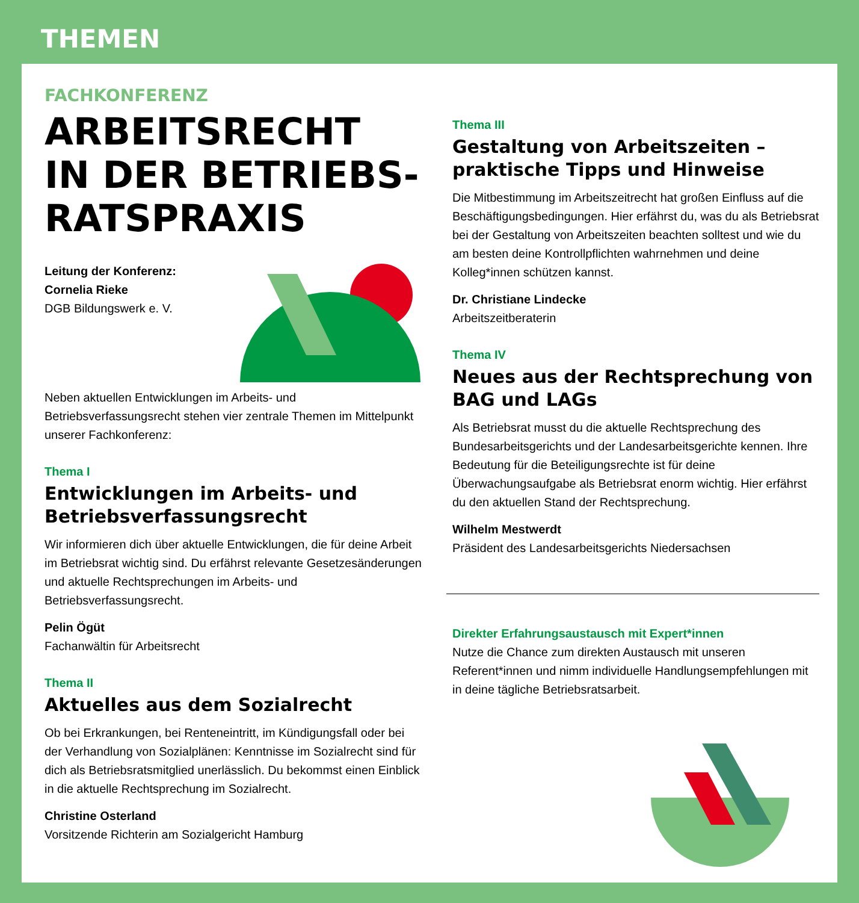THEMEN
FACHKONFERENZ
ARBEITSRECHT
IN DER BETRIEBS-
RATSPRAXIS
Leitung der Konferenz:
Cornelia Rieke
DGB Bildungswerk e. V.
Neben aktuellen Entwicklungen im Arbeits- und Betriebsverfassungsrecht stehen vier zentrale Themen im Mittelpunkt unserer Fachkonferenz:
Thema I
Entwicklungen im Arbeits- und Betriebsverfassungsrecht
Wir informieren dich über aktuelle Entwicklungen, die für deine Arbeit im Betriebsrat wichtig sind. Du erfährst relevante Gesetzesänderungen und aktuelle Rechtsprechungen im Arbeits- und Betriebsverfassungsrecht.
Pelin Ögüt
Fachanwältin für Arbeitsrecht
Thema II
Aktuelles aus dem Sozialrecht
Ob bei Erkrankungen, bei Renteneintritt, im Kündigungsfall oder bei der Verhandlung von Sozialplänen: Kenntnisse im Sozialrecht sind für dich als Betriebsratsmitglied unerlässlich. Du bekommst einen Einblick in die aktuelle Rechtsprechung im Sozialrecht.
Christine Osterland
Vorsitzende Richterin am Sozialgericht Hamburg
Thema III
Gestaltung von Arbeitszeiten – praktische Tipps und Hinweise
Die Mitbestimmung im Arbeitszeitrecht hat großen Einfluss auf die Beschäftigungsbedingungen. Hier erfährst du, was du als Betriebsrat bei der Gestaltung von Arbeitszeiten beachten solltest und wie du am besten deine Kontrollpflichten wahrnehmen und deine Kolleg*innen schützen kannst.
Dr. Christiane Lindecke
Arbeitszeitberaterin
Thema IV
Neues aus der Rechtsprechung von BAG und LAGs
Als Betriebsrat musst du die aktuelle Rechtsprechung des Bundesarbeitsgerichts und der Landesarbeitsgerichte kennen. Ihre Bedeutung für die Beteiligungsrechte ist für deine Überwachungsaufgabe als Betriebsrat enorm wichtig. Hier erfährst du den aktuellen Stand der Rechtsprechung.
Wilhelm Mestwerdt
Präsident des Landesarbeitsgerichts Niedersachsen
Direkter Erfahrungsaustausch mit Expert*innen
Nutze die Chance zum direkten Austausch mit unseren Referent*innen und nimm individuelle Handlungsempfehlungen mit in deine tägliche Betriebsratsarbeit.